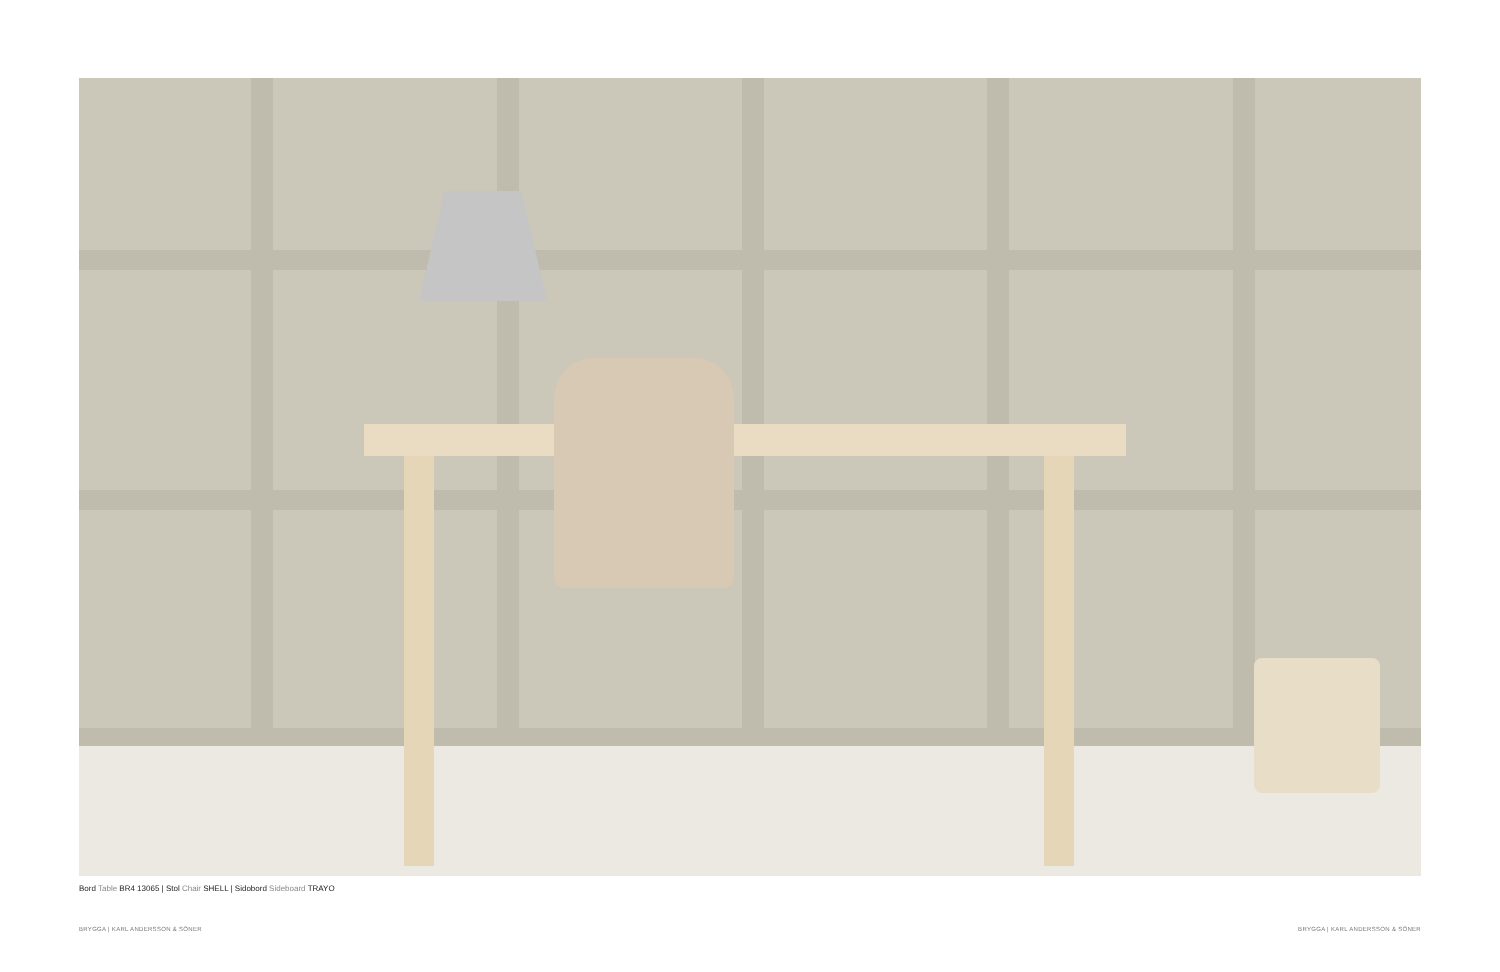Bord Table BR4 13065 | Stol Chair SHELL | Sidobord Sideboard TRAYO
BRYGGA | KARL ANDERSSON & SÖNER
BRYGGA | KARL ANDERSSON & SÖNER